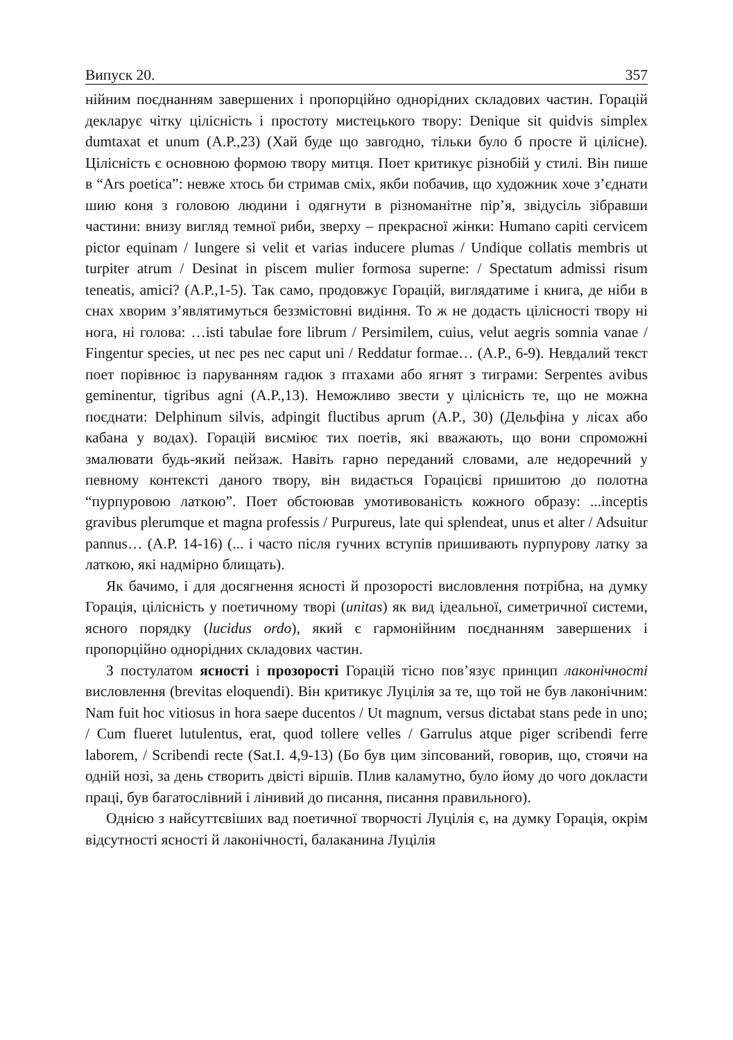Випуск 20. 357
нійним поєднанням завершених і пропорційно однорідних складових частин. Горацій декларує чітку цілісність і простоту мистецького твору: Denique sit quidvis simplex dumtaxat et unum (A.P.,23) (Хай буде що завгодно, тільки було б просте й цілісне). Цілісність є основною формою твору митця. Поет критикує різнобій у стилі. Він пише в “Ars poetica”: невже хтось би стримав сміх, якби побачив, що художник хоче з’єднати шию коня з головою людини і одягнути в різноманітне пір’я, звідусіль зібравши частини: внизу вигляд темної риби, зверху – прекрасної жінки: Humano capiti cervicem pictor equinam / Iungere si velit et varias inducere plumas / Undique collatis membris ut turpiter atrum / Desinat in piscem mulier formosa superne: / Spectatum admissi risum teneatis, amici? (A.P.,1-5). Так само, продовжує Горацій, виглядатиме і книга, де ніби в снах хворим з’являтимуться беззмістовні видіння. То ж не додасть цілісності твору ні нога, ні голова: …isti tabulae fore librum / Persimilem, cuius, velut aegris somnia vanae / Fingentur species, ut nec pes nec caput uni / Reddatur formae… (A.P., 6-9). Невдалий текст поет порівнює із паруванням гадюк з птахами або ягнят з тиграми: Serpentes avibus geminentur, tigribus agni (A.P.,13). Неможливо звести у цілісність те, що не можна поєднати: Delphinum silvis, adpingit fluctibus aprum (A.P., 30) (Дельфіна у лісах або кабана у водах). Горацій висміює тих поетів, які вважають, що вони спроможні змалювати будь-який пейзаж. Навіть гарно переданий словами, але недоречний у певному контексті даного твору, він видається Горацієві пришитою до полотна “пурпуровою латкою”. Поет обстоював умотивованість кожного образу: ...inceptis gravibus plerumque et magna professis / Purpureus, late qui splendeat, unus et alter / Adsuitur pannus… (A.P. 14-16) (... і часто після гучних вступів пришивають пурпурову латку за латкою, які надмірно блищать).
Як бачимо, і для досягнення ясності й прозорості висловлення потрібна, на думку Горація, цілісність у поетичному творі (unitas) як вид ідеальної, симетричної системи, ясного порядку (lucidus ordo), який є гармонійним поєднанням завершених і пропорційно однорідних складових частин.
З постулатом ясності і прозорості Горацій тісно пов’язує принцип лаконічності висловлення (brevitas eloquendi). Він критикує Луцілія за те, що той не був лаконічним: Nam fuit hoc vitiosus in hora saepe ducentos / Ut magnum, versus dictabat stans pede in uno; / Cum flueret lutulentus, erat, quod tollere velles / Garrulus atque piger scribendi ferre laborem, / Scribendi recte (Sat.I. 4,9-13) (Бо був цим зіпсований, говорив, що, стоячи на одній нозі, за день створить двісті віршів. Плив каламутно, було йому до чого докласти праці, був багатослівний і лінивий до писання, писання правильного).
Однією з найсуттєвіших вад поетичної творчості Луцілія є, на думку Горація, окрім відсутності ясності й лаконічності, балаканина Луцілія